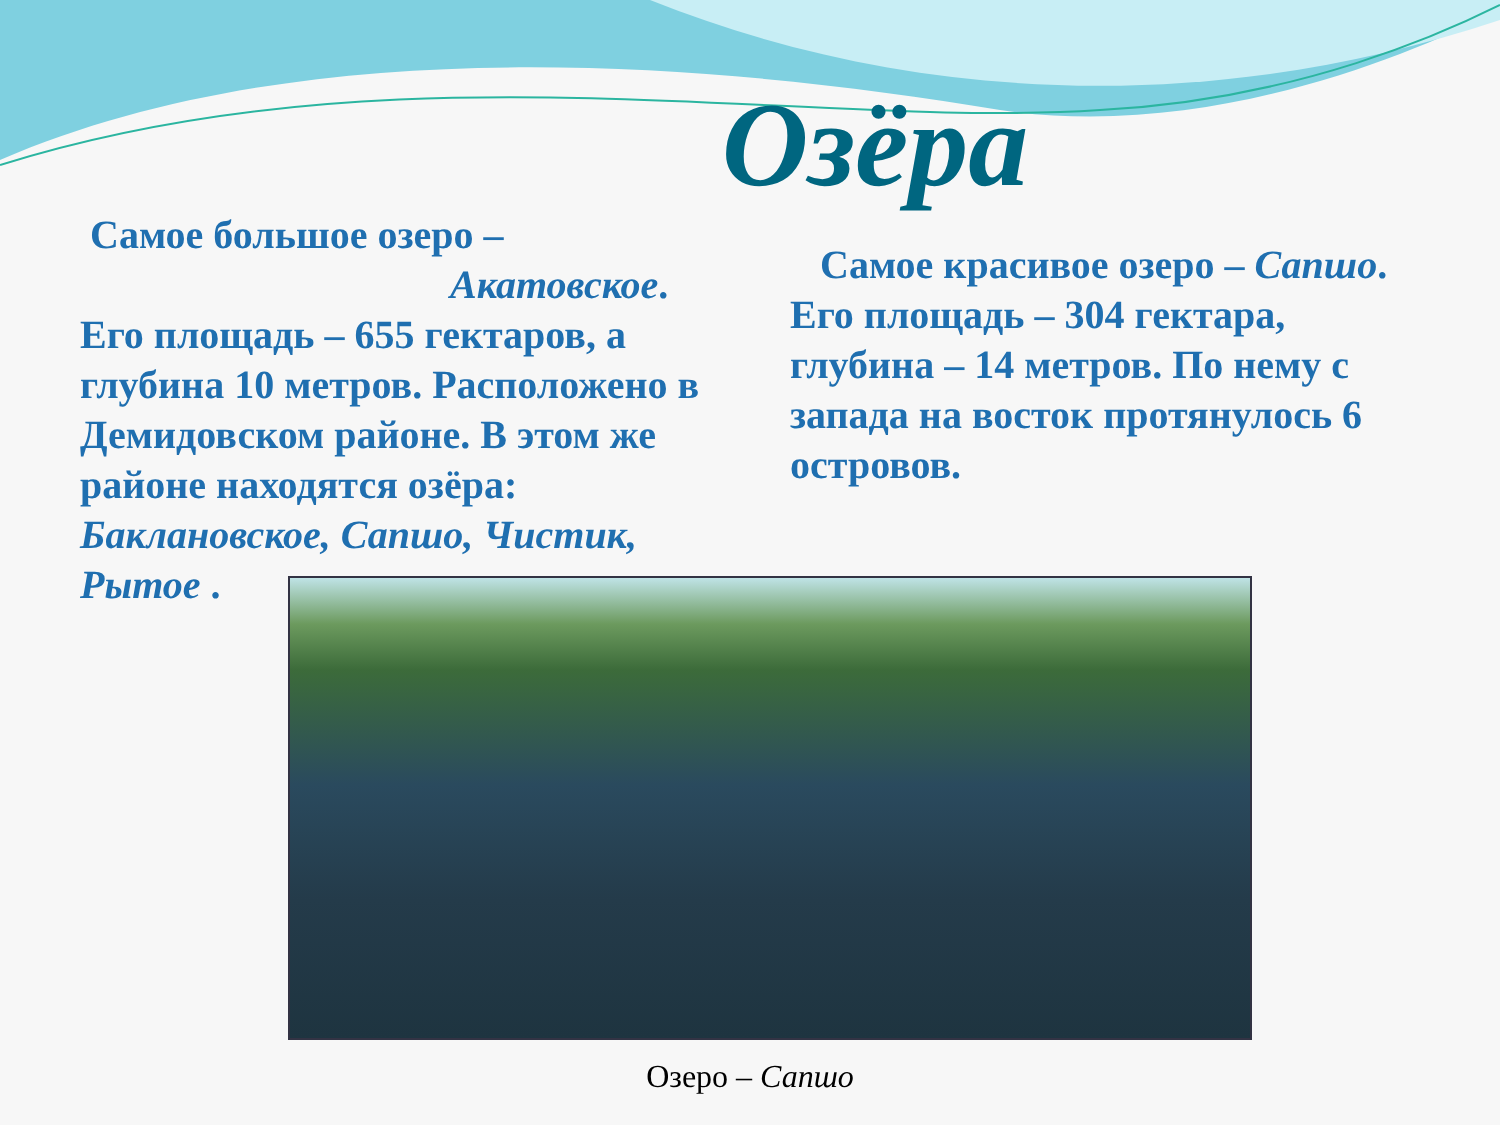Озёра
Самое большое озеро –
Акатовское.
Его площадь – 655 гектаров, а глубина 10 метров. Расположено в Демидовском районе. В этом же районе находятся озёра: Баклановское, Сапшо, Чистик, Рытое .
Самое красивое озеро – Сапшо. Его площадь – 304 гектара, глубина – 14 метров. По нему с запада на восток протянулось 6 островов.
Озеро – Сапшо